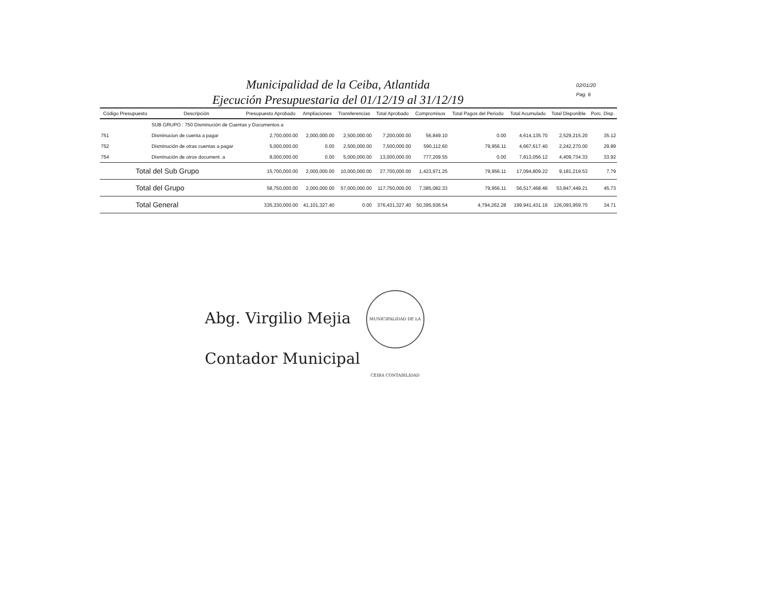Municipalidad de la Ceiba, Atlantida
Ejecución Presupuestaria del 01/12/19 al 31/12/19
02/01/20
Pag. 6
| Código Presupuesto | Descripción | Presupuesto Aprobado | Ampliaciones | Transferencias | Total Aprobado | Compromisos | Total Pagos del Periodo | Total Acumulado | Total Disponible | Porc. Disp. |
| --- | --- | --- | --- | --- | --- | --- | --- | --- | --- | --- |
| | SUB GRUPO : 750 Disminución de Cuentas y Documentos a | | | | | | | | | |
| 751 | Disminucion de cuenta a pagar | 2,700,000.00 | 2,000,000.00 | 2,500,000.00 | 7,200,000.00 | 56,849.10 | 0.00 | 4,614,135.70 | 2,529,215.20 | 35.12 |
| 752 | Disminución de otras cuentas a pagar | 5,000,000.00 | 0.00 | 2,500,000.00 | 7,500,000.00 | 590,112.60 | 79,956.11 | 4,667,617.40 | 2,242,270.00 | 29.89 |
| 754 | Disminución de otros document. a | 8,000,000.00 | 0.00 | 5,000,000.00 | 13,000,000.00 | 777,209.55 | 0.00 | 7,813,056.12 | 4,409,734.33 | 33.92 |
| Total del Sub Grupo | | 15,700,000.00 | 2,000,000.00 | 10,000,000.00 | 27,700,000.00 | 1,423,971.25 | 79,956.11 | 17,094,809.22 | 9,181,219.53 | 7.79 |
| Total del Grupo | | 58,750,000.00 | 2,000,000.00 | 57,000,000.00 | 117,750,000.00 | 7,385,082.33 | 79,956.11 | 56,517,468.46 | 53,847,449.21 | 45.73 |
| Total General | | 335,330,000.00 | 41,101,327.40 | 0.00 | 376,431,327.40 | 50,395,936.54 | 4,794,262.28 | 199,941,431.16 | 126,093,959.70 | 34.71 |
Abg. Virgilio Mejia MUNICIPALIDAD DE LA CEIBA CONTABILIDAD
Contador Municipal